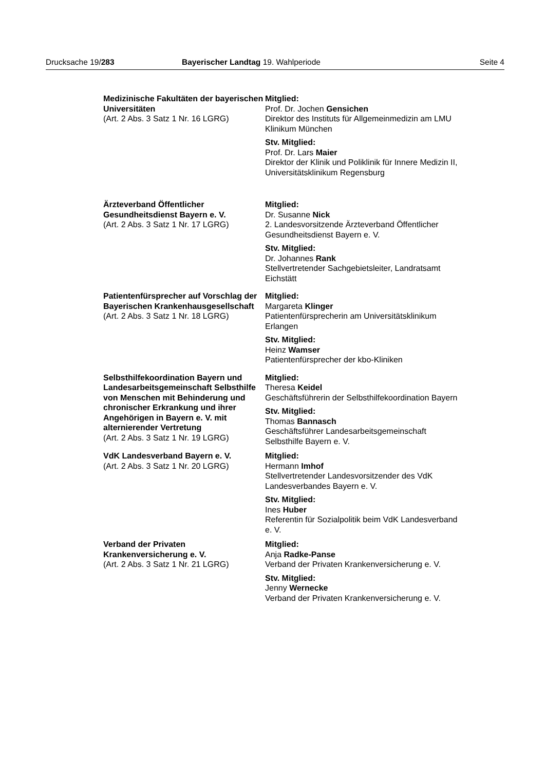Drucksache 19/283 Bayerischer Landtag 19. Wahlperiode Seite 4
Medizinische Fakultäten der bayerischen Universitäten
(Art. 2 Abs. 3 Satz 1 Nr. 16 LGRG)
Mitglied:
Prof. Dr. Jochen Gensichen
Direktor des Instituts für Allgemeinmedizin am LMU Klinikum München
Stv. Mitglied:
Prof. Dr. Lars Maier
Direktor der Klinik und Poliklinik für Innere Medizin II, Universitätsklinikum Regensburg
Ärzteverband Öffentlicher Gesundheitsdienst Bayern e. V.
(Art. 2 Abs. 3 Satz 1 Nr. 17 LGRG)
Mitglied:
Dr. Susanne Nick
2. Landesvorsitzende Ärzteverband Öffentlicher Gesundheitsdienst Bayern e. V.
Stv. Mitglied:
Dr. Johannes Rank
Stellvertretender Sachgebietsleiter, Landratsamt Eichstätt
Patientenfürsprecher auf Vorschlag der Bayerischen Krankenhausgesellschaft
(Art. 2 Abs. 3 Satz 1 Nr. 18 LGRG)
Mitglied:
Margareta Klinger
Patientenfürsprecherin am Universitätsklinikum Erlangen
Stv. Mitglied:
Heinz Wamser
Patientenfürsprecher der kbo-Kliniken
Selbsthilfekoordination Bayern und Landesarbeitsgemeinschaft Selbsthilfe von Menschen mit Behinderung und chronischer Erkrankung und ihrer Angehörigen in Bayern e. V. mit alternierender Vertretung
(Art. 2 Abs. 3 Satz 1 Nr. 19 LGRG)
Mitglied:
Theresa Keidel
Geschäftsführerin der Selbsthilfekoordination Bayern
Stv. Mitglied:
Thomas Bannasch
Geschäftsführer Landesarbeitsgemeinschaft Selbsthilfe Bayern e. V.
VdK Landesverband Bayern e. V.
(Art. 2 Abs. 3 Satz 1 Nr. 20 LGRG)
Mitglied:
Hermann Imhof
Stellvertretender Landesvorsitzender des VdK Landesverbandes Bayern e. V.
Stv. Mitglied:
Ines Huber
Referentin für Sozialpolitik beim VdK Landesverband e. V.
Verband der Privaten Krankenversicherung e. V.
(Art. 2 Abs. 3 Satz 1 Nr. 21 LGRG)
Mitglied:
Anja Radke-Panse
Verband der Privaten Krankenversicherung e. V.
Stv. Mitglied:
Jenny Wernecke
Verband der Privaten Krankenversicherung e. V.